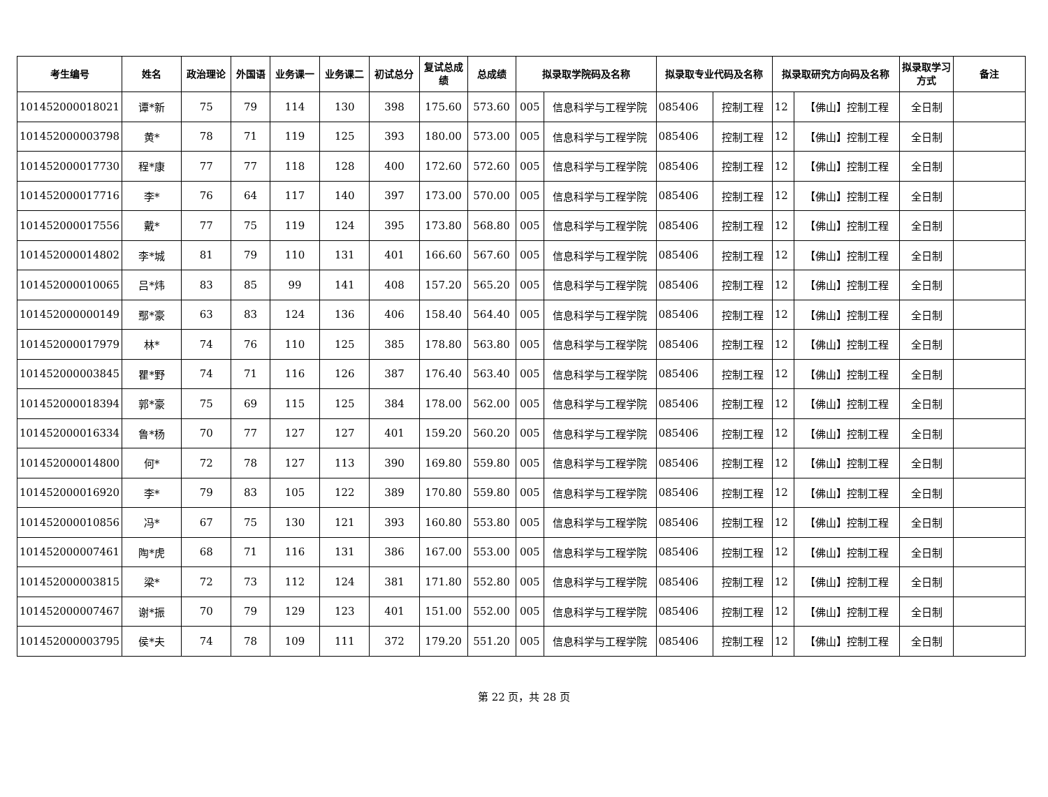| 考生编号 | 姓名 | 政治理论 | 外国语 | 业务课一 | 业务课二 | 初试总分 | 复试总成绩 | 总成绩 | 拟录取学院码及名称 | | 拟录取专业代码及名称 | | 拟录取研究方向码及名称 | | 拟录取学习方式 | 备注 |
| --- | --- | --- | --- | --- | --- | --- | --- | --- | --- | --- | --- | --- | --- | --- | --- | --- |
| 101452000018021 | 谭*新 | 75 | 79 | 114 | 130 | 398 | 175.60 | 573.60 | 005 | 信息科学与工程学院 | 085406 | 控制工程 | 12 | 【佛山】控制工程 | 全日制 | |
| 101452000003798 | 黄* | 78 | 71 | 119 | 125 | 393 | 180.00 | 573.00 | 005 | 信息科学与工程学院 | 085406 | 控制工程 | 12 | 【佛山】控制工程 | 全日制 | |
| 101452000017730 | 程*康 | 77 | 77 | 118 | 128 | 400 | 172.60 | 572.60 | 005 | 信息科学与工程学院 | 085406 | 控制工程 | 12 | 【佛山】控制工程 | 全日制 | |
| 101452000017716 | 李* | 76 | 64 | 117 | 140 | 397 | 173.00 | 570.00 | 005 | 信息科学与工程学院 | 085406 | 控制工程 | 12 | 【佛山】控制工程 | 全日制 | |
| 101452000017556 | 戴* | 77 | 75 | 119 | 124 | 395 | 173.80 | 568.80 | 005 | 信息科学与工程学院 | 085406 | 控制工程 | 12 | 【佛山】控制工程 | 全日制 | |
| 101452000014802 | 李*城 | 81 | 79 | 110 | 131 | 401 | 166.60 | 567.60 | 005 | 信息科学与工程学院 | 085406 | 控制工程 | 12 | 【佛山】控制工程 | 全日制 | |
| 101452000010065 | 吕*炜 | 83 | 85 | 99 | 141 | 408 | 157.20 | 565.20 | 005 | 信息科学与工程学院 | 085406 | 控制工程 | 12 | 【佛山】控制工程 | 全日制 | |
| 101452000000149 | 鄢*豪 | 63 | 83 | 124 | 136 | 406 | 158.40 | 564.40 | 005 | 信息科学与工程学院 | 085406 | 控制工程 | 12 | 【佛山】控制工程 | 全日制 | |
| 101452000017979 | 林* | 74 | 76 | 110 | 125 | 385 | 178.80 | 563.80 | 005 | 信息科学与工程学院 | 085406 | 控制工程 | 12 | 【佛山】控制工程 | 全日制 | |
| 101452000003845 | 瞿*野 | 74 | 71 | 116 | 126 | 387 | 176.40 | 563.40 | 005 | 信息科学与工程学院 | 085406 | 控制工程 | 12 | 【佛山】控制工程 | 全日制 | |
| 101452000018394 | 郭*豪 | 75 | 69 | 115 | 125 | 384 | 178.00 | 562.00 | 005 | 信息科学与工程学院 | 085406 | 控制工程 | 12 | 【佛山】控制工程 | 全日制 | |
| 101452000016334 | 鲁*杨 | 70 | 77 | 127 | 127 | 401 | 159.20 | 560.20 | 005 | 信息科学与工程学院 | 085406 | 控制工程 | 12 | 【佛山】控制工程 | 全日制 | |
| 101452000014800 | 何* | 72 | 78 | 127 | 113 | 390 | 169.80 | 559.80 | 005 | 信息科学与工程学院 | 085406 | 控制工程 | 12 | 【佛山】控制工程 | 全日制 | |
| 101452000016920 | 李* | 79 | 83 | 105 | 122 | 389 | 170.80 | 559.80 | 005 | 信息科学与工程学院 | 085406 | 控制工程 | 12 | 【佛山】控制工程 | 全日制 | |
| 101452000010856 | 冯* | 67 | 75 | 130 | 121 | 393 | 160.80 | 553.80 | 005 | 信息科学与工程学院 | 085406 | 控制工程 | 12 | 【佛山】控制工程 | 全日制 | |
| 101452000007461 | 陶*虎 | 68 | 71 | 116 | 131 | 386 | 167.00 | 553.00 | 005 | 信息科学与工程学院 | 085406 | 控制工程 | 12 | 【佛山】控制工程 | 全日制 | |
| 101452000003815 | 梁* | 72 | 73 | 112 | 124 | 381 | 171.80 | 552.80 | 005 | 信息科学与工程学院 | 085406 | 控制工程 | 12 | 【佛山】控制工程 | 全日制 | |
| 101452000007467 | 谢*振 | 70 | 79 | 129 | 123 | 401 | 151.00 | 552.00 | 005 | 信息科学与工程学院 | 085406 | 控制工程 | 12 | 【佛山】控制工程 | 全日制 | |
| 101452000003795 | 侯*夫 | 74 | 78 | 109 | 111 | 372 | 179.20 | 551.20 | 005 | 信息科学与工程学院 | 085406 | 控制工程 | 12 | 【佛山】控制工程 | 全日制 | |
第 22 页，共 28 页